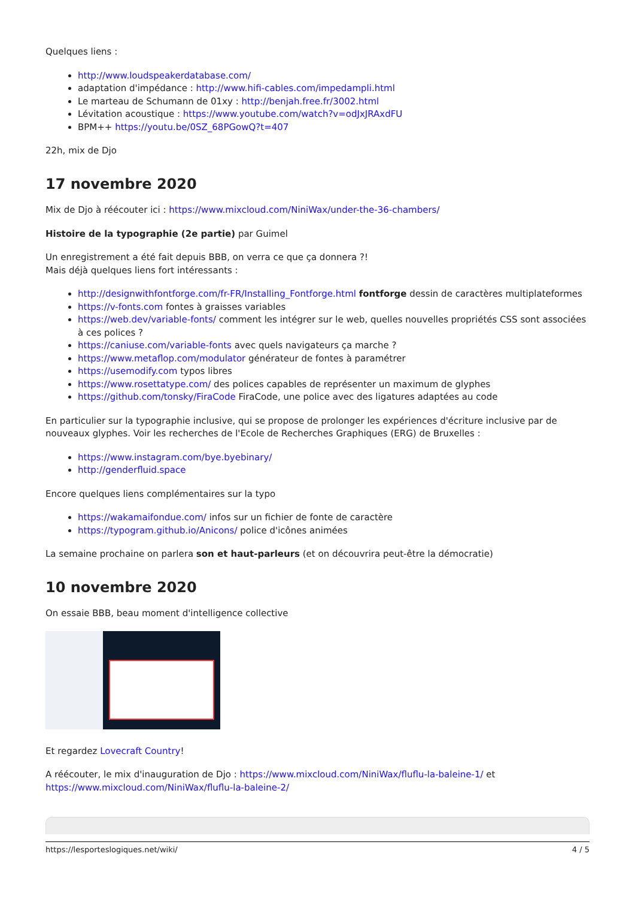Quelques liens :
http://www.loudspeakerdatabase.com/
adaptation d'impédance : http://www.hifi-cables.com/impedampli.html
Le marteau de Schumann de 01xy : http://benjah.free.fr/3002.html
Lévitation acoustique : https://www.youtube.com/watch?v=odJxJRAxdFU
BPM++ https://youtu.be/0SZ_68PGowQ?t=407
22h, mix de Djo
17 novembre 2020
Mix de Djo à réécouter ici : https://www.mixcloud.com/NiniWax/under-the-36-chambers/
Histoire de la typographie (2e partie) par Guimel
Un enregistrement a été fait depuis BBB, on verra ce que ça donnera ?!
Mais déjà quelques liens fort intéressants :
http://designwithfontforge.com/fr-FR/Installing_Fontforge.html fontforge dessin de caractères multiplateformes
https://v-fonts.com fontes à graisses variables
https://web.dev/variable-fonts/ comment les intégrer sur le web, quelles nouvelles propriétés CSS sont associées à ces polices ?
https://caniuse.com/variable-fonts avec quels navigateurs ça marche ?
https://www.metaflop.com/modulator générateur de fontes à paramétrer
https://usemodify.com typos libres
https://www.rosettatype.com/ des polices capables de représenter un maximum de glyphes
https://github.com/tonsky/FiraCode FiraCode, une police avec des ligatures adaptées au code
En particulier sur la typographie inclusive, qui se propose de prolonger les expériences d'écriture inclusive par de nouveaux glyphes. Voir les recherches de l'Ecole de Recherches Graphiques (ERG) de Bruxelles :
https://www.instagram.com/bye.byebinary/
http://genderfluid.space
Encore quelques liens complémentaires sur la typo
https://wakamaifondue.com/ infos sur un fichier de fonte de caractère
https://typogram.github.io/Anicons/ police d'icônes animées
La semaine prochaine on parlera son et haut-parleurs (et on découvrira peut-être la démocratie)
10 novembre 2020
On essaie BBB, beau moment d'intelligence collective
Et regardez Lovecraft Country!
A réécouter, le mix d'inauguration de Djo : https://www.mixcloud.com/NiniWax/fluflu-la-baleine-1/ et https://www.mixcloud.com/NiniWax/fluflu-la-baleine-2/
https://lesporteslogiques.net/wiki/ 4 / 5